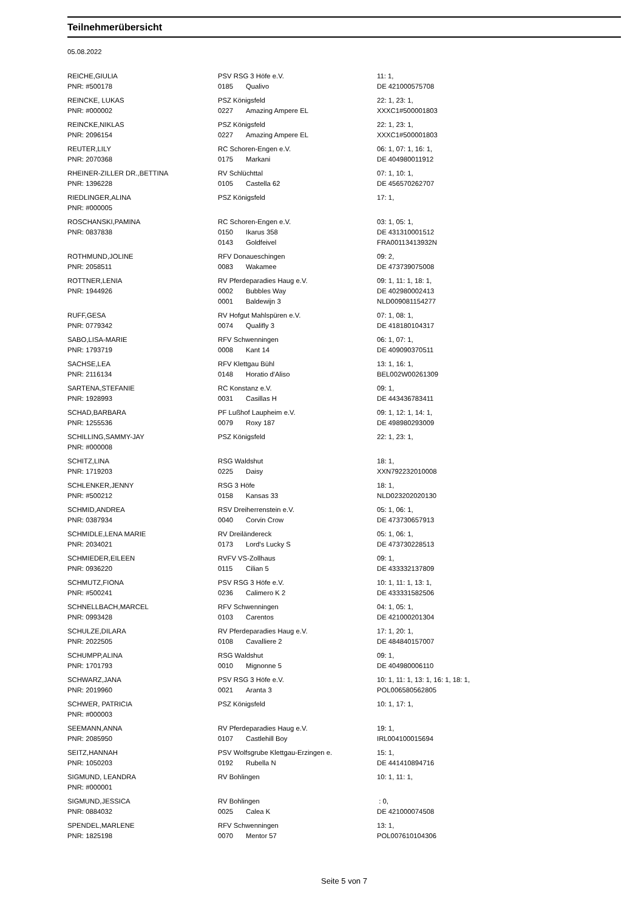Teilnehmerübersicht
05.08.2022
| REICHE,GIULIA PNR: #500178 | PSV RSG 3 Höfe e.V. 0185 Qualivo | 11: 1, DE 421000575708 |
| REINCKE, LUKAS PNR: #000002 | PSZ Königsfeld 0227 Amazing Ampere EL | 22: 1, 23: 1, XXXC1#500001803 |
| REINCKE,NIKLAS PNR: 2096154 | PSZ Königsfeld 0227 Amazing Ampere EL | 22: 1, 23: 1, XXXC1#500001803 |
| REUTER,LILY PNR: 2070368 | RC Schoren-Engen e.V. 0175 Markani | 06: 1, 07: 1, 16: 1, DE 404980011912 |
| RHEINER-ZILLER DR.,BETTINA PNR: 1396228 | RV Schlüchttal 0105 Castella 62 | 07: 1, 10: 1, DE 456570262707 |
| RIEDLINGER,ALINA PNR: #000005 | PSZ Königsfeld | 17: 1, |
| ROSCHANSKI,PAMINA PNR: 0837838 | RC Schoren-Engen e.V. 0150 Ikarus 358 0143 Goldfeivel | 03: 1, 05: 1, DE 431310001512 FRA00113413932N |
| ROTHMUND,JOLINE PNR: 2058511 | RFV Donaueschingen 0083 Wakamee | 09: 2, DE 473739075008 |
| ROTTNER,LENIA PNR: 1944926 | RV Pferdeparadies Haug e.V. 0002 Bubbles Way 0001 Baldewijn 3 | 09: 1, 11: 1, 18: 1, DE 402980002413 NLD009081154277 |
| RUFF,GESA PNR: 0779342 | RV Hofgut Mahlspüren e.V. 0074 Qualifly 3 | 07: 1, 08: 1, DE 418180104317 |
| SABO,LISA-MARIE PNR: 1793719 | RFV Schwenningen 0008 Kant 14 | 06: 1, 07: 1, DE 409090370511 |
| SACHSE,LEA PNR: 2116134 | RFV Klettgau Bühl 0148 Horatio d'Aliso | 13: 1, 16: 1, BEL002W00261309 |
| SARTENA,STEFANIE PNR: 1928993 | RC Konstanz e.V. 0031 Casillas H | 09: 1, DE 443436783411 |
| SCHAD,BARBARA PNR: 1255536 | PF Lußhof Laupheim e.V. 0079 Roxy 187 | 09: 1, 12: 1, 14: 1, DE 498980293009 |
| SCHILLING,SAMMY-JAY PNR: #000008 | PSZ Königsfeld | 22: 1, 23: 1, |
| SCHITZ,LINA PNR: 1719203 | RSG Waldshut 0225 Daisy | 18: 1, XXN792232010008 |
| SCHLENKER,JENNY PNR: #500212 | RSG 3 Höfe 0158 Kansas 33 | 18: 1, NLD023202020130 |
| SCHMID,ANDREA PNR: 0387934 | RSV Dreiherrenstein e.V. 0040 Corvin Crow | 05: 1, 06: 1, DE 473730657913 |
| SCHMIDLE,LENA MARIE PNR: 2034021 | RV Dreiländereck 0173 Lord's Lucky S | 05: 1, 06: 1, DE 473730228513 |
| SCHMIEDER,EILEEN PNR: 0936220 | RVFV VS-Zollhaus 0115 Cilian 5 | 09: 1, DE 433332137809 |
| SCHMUTZ,FIONA PNR: #500241 | PSV RSG 3 Höfe e.V. 0236 Calimero K 2 | 10: 1, 11: 1, 13: 1, DE 433331582506 |
| SCHNELLBACH,MARCEL PNR: 0993428 | RFV Schwenningen 0103 Carentos | 04: 1, 05: 1, DE 421000201304 |
| SCHULZE,DILARA PNR: 2022505 | RV Pferdeparadies Haug e.V. 0108 Cavalliere 2 | 17: 1, 20: 1, DE 484840157007 |
| SCHUMPP,ALINA PNR: 1701793 | RSG Waldshut 0010 Mignonne 5 | 09: 1, DE 404980006110 |
| SCHWARZ,JANA PNR: 2019960 | PSV RSG 3 Höfe e.V. 0021 Aranta 3 | 10: 1, 11: 1, 13: 1, 16: 1, 18: 1, POL006580562805 |
| SCHWER, PATRICIA PNR: #000003 | PSZ Königsfeld | 10: 1, 17: 1, |
| SEEMANN,ANNA PNR: 2085950 | RV Pferdeparadies Haug e.V. 0107 Castlehill Boy | 19: 1, IRL004100015694 |
| SEITZ,HANNAH PNR: 1050203 | PSV Wolfsgrube Klettgau-Erzingen e. 0192 Rubella N | 15: 1, DE 441410894716 |
| SIGMUND, LEANDRA PNR: #000001 | RV Bohlingen | 10: 1, 11: 1, |
| SIGMUND,JESSICA PNR: 0884032 | RV Bohlingen 0025 Calea K | : 0, DE 421000074508 |
| SPENDEL,MARLENE PNR: 1825198 | RFV Schwenningen 0070 Mentor 57 | 13: 1, POL007610104306 |
Seite 5 von 7